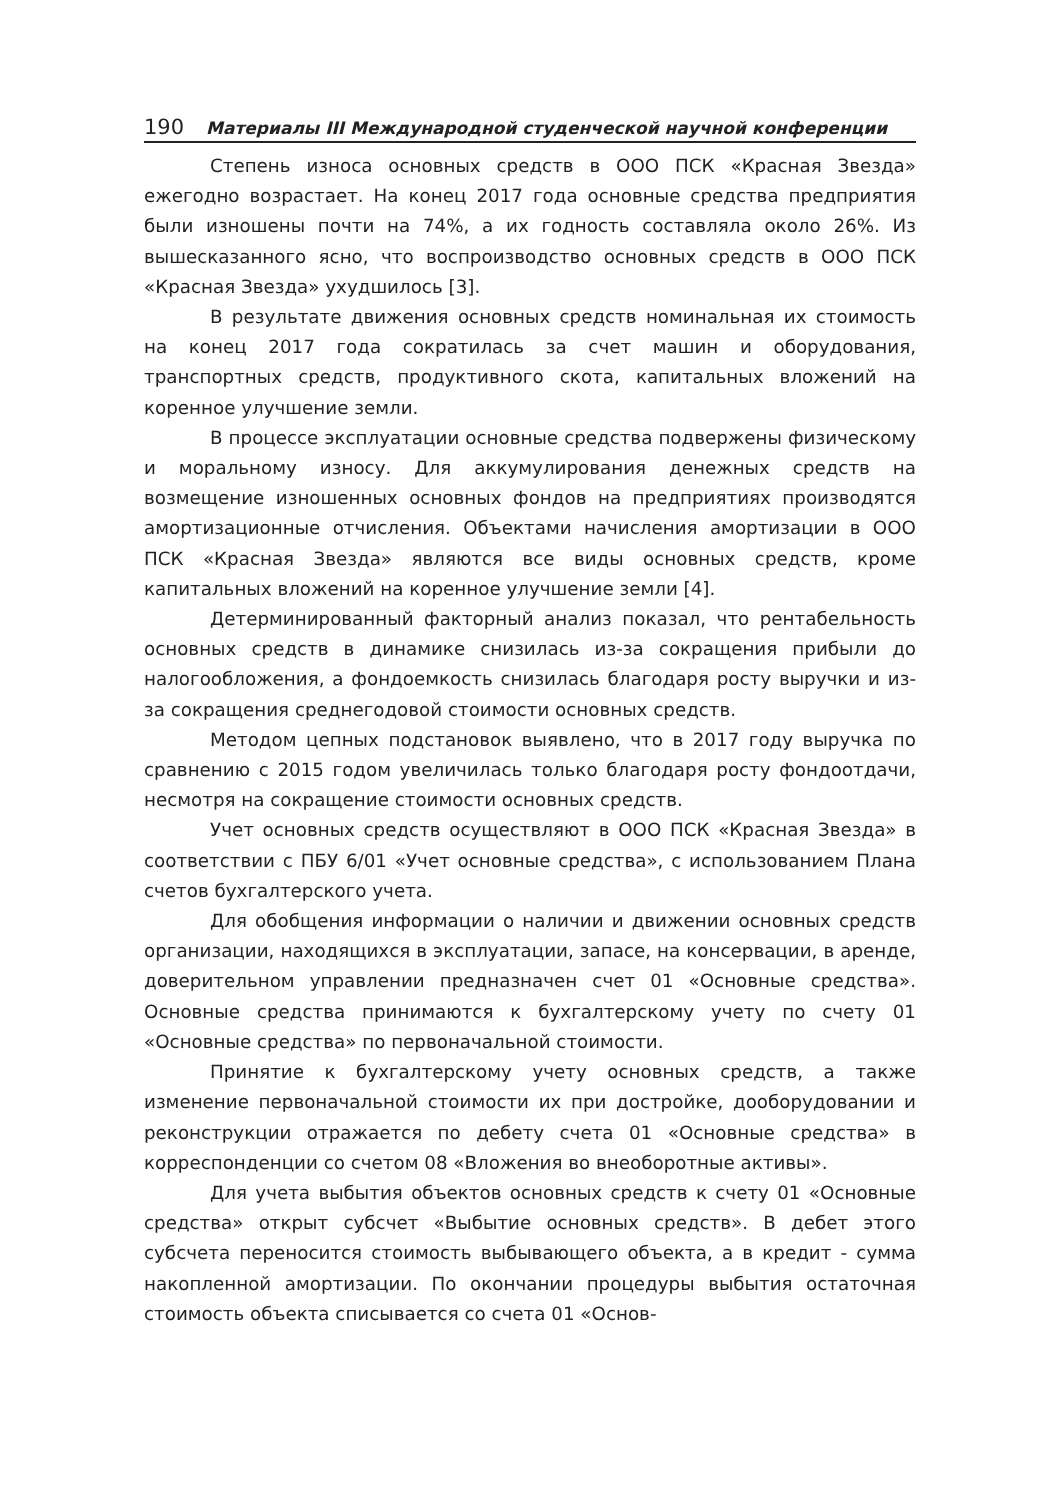190 Материалы III Международной студенческой научной конференции
Степень износа основных средств в ООО ПСК «Красная Звезда» ежегодно возрастает. На конец 2017 года основные средства предприятия были изношены почти на 74%, а их годность составляла около 26%. Из вышесказанного ясно, что воспроизводство основных средств в ООО ПСК «Красная Звезда» ухудшилось [3].
В результате движения основных средств номинальная их стоимость на конец 2017 года сократилась за счет машин и оборудования, транспортных средств, продуктивного скота, капитальных вложений на коренное улучшение земли.
В процессе эксплуатации основные средства подвержены физическому и моральному износу. Для аккумулирования денежных средств на возмещение изношенных основных фондов на предприятиях производятся амортизационные отчисления. Объектами начисления амортизации в ООО ПСК «Красная Звезда» являются все виды основных средств, кроме капитальных вложений на коренное улучшение земли [4].
Детерминированный факторный анализ показал, что рентабельность основных средств в динамике снизилась из-за сокращения прибыли до налогообложения, а фондоемкость снизилась благодаря росту выручки и из-за сокращения среднегодовой стоимости основных средств.
Методом цепных подстановок выявлено, что в 2017 году выручка по сравнению с 2015 годом увеличилась только благодаря росту фондоотдачи, несмотря на сокращение стоимости основных средств.
Учет основных средств осуществляют в ООО ПСК «Красная Звезда» в соответствии с ПБУ 6/01 «Учет основные средства», с использованием Плана счетов бухгалтерского учета.
Для обобщения информации о наличии и движении основных средств организации, находящихся в эксплуатации, запасе, на консервации, в аренде, доверительном управлении предназначен счет 01 «Основные средства». Основные средства принимаются к бухгалтерскому учету по счету 01 «Основные средства» по первоначальной стоимости.
Принятие к бухгалтерскому учету основных средств, а также изменение первоначальной стоимости их при достройке, дооборудовании и реконструкции отражается по дебету счета 01 «Основные средства» в корреспонденции со счетом 08 «Вложения во внеоборотные активы».
Для учета выбытия объектов основных средств к счету 01 «Основные средства» открыт субсчет «Выбытие основных средств». В дебет этого субсчета переносится стоимость выбывающего объекта, а в кредит - сумма накопленной амортизации. По окончании процедуры выбытия остаточная стоимость объекта списывается со счета 01 «Основ-